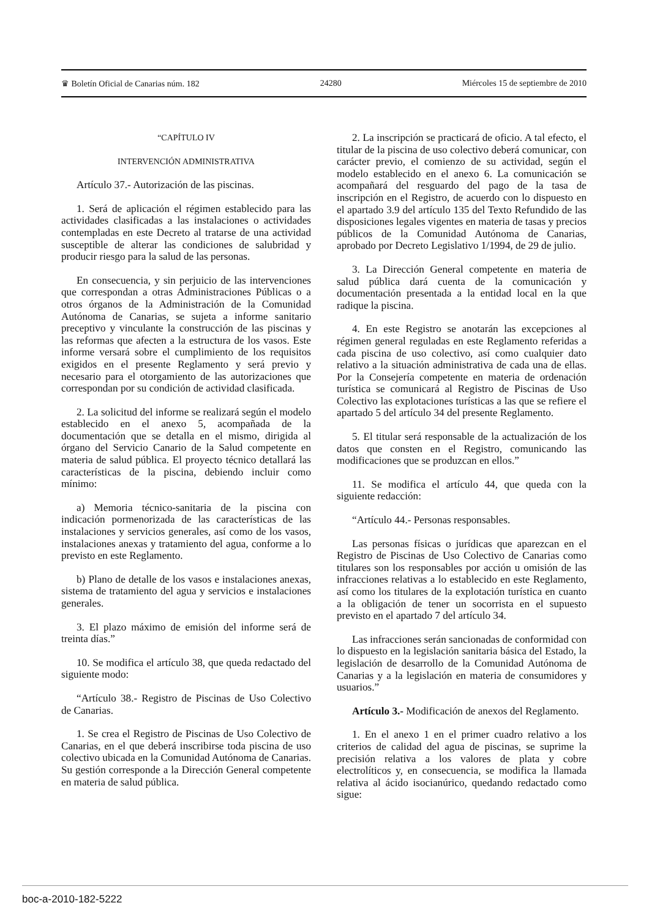♛ Boletín Oficial de Canarias núm. 182 24280 Miércoles 15 de septiembre de 2010
“CAPÍTULO IV
INTERVENCIÓN ADMINISTRATIVA
Artículo 37.- Autorización de las piscinas.
1. Será de aplicación el régimen establecido para las actividades clasificadas a las instalaciones o actividades contempladas en este Decreto al tratarse de una actividad susceptible de alterar las condiciones de salubridad y producir riesgo para la salud de las personas.
En consecuencia, y sin perjuicio de las intervenciones que correspondan a otras Administraciones Públicas o a otros órganos de la Administración de la Comunidad Autónoma de Canarias, se sujeta a informe sanitario preceptivo y vinculante la construcción de las piscinas y las reformas que afecten a la estructura de los vasos. Este informe versará sobre el cumplimiento de los requisitos exigidos en el presente Reglamento y será previo y necesario para el otorgamiento de las autorizaciones que correspondan por su condición de actividad clasificada.
2. La solicitud del informe se realizará según el modelo establecido en el anexo 5, acompañada de la documentación que se detalla en el mismo, dirigida al órgano del Servicio Canario de la Salud competente en materia de salud pública. El proyecto técnico detallará las características de la piscina, debiendo incluir como mínimo:
a) Memoria técnico-sanitaria de la piscina con indicación pormenorizada de las características de las instalaciones y servicios generales, así como de los vasos, instalaciones anexas y tratamiento del agua, conforme a lo previsto en este Reglamento.
b) Plano de detalle de los vasos e instalaciones anexas, sistema de tratamiento del agua y servicios e instalaciones generales.
3. El plazo máximo de emisión del informe será de treinta días.”
10. Se modifica el artículo 38, que queda redactado del siguiente modo:
“Artículo 38.- Registro de Piscinas de Uso Colectivo de Canarias.
1. Se crea el Registro de Piscinas de Uso Colectivo de Canarias, en el que deberá inscribirse toda piscina de uso colectivo ubicada en la Comunidad Autónoma de Canarias. Su gestión corresponde a la Dirección General competente en materia de salud pública.
2. La inscripción se practicará de oficio. A tal efecto, el titular de la piscina de uso colectivo deberá comunicar, con carácter previo, el comienzo de su actividad, según el modelo establecido en el anexo 6. La comunicación se acompañará del resguardo del pago de la tasa de inscripción en el Registro, de acuerdo con lo dispuesto en el apartado 3.9 del artículo 135 del Texto Refundido de las disposiciones legales vigentes en materia de tasas y precios públicos de la Comunidad Autónoma de Canarias, aprobado por Decreto Legislativo 1/1994, de 29 de julio.
3. La Dirección General competente en materia de salud pública dará cuenta de la comunicación y documentación presentada a la entidad local en la que radique la piscina.
4. En este Registro se anotarán las excepciones al régimen general reguladas en este Reglamento referidas a cada piscina de uso colectivo, así como cualquier dato relativo a la situación administrativa de cada una de ellas. Por la Consejería competente en materia de ordenación turística se comunicará al Registro de Piscinas de Uso Colectivo las explotaciones turísticas a las que se refiere el apartado 5 del artículo 34 del presente Reglamento.
5. El titular será responsable de la actualización de los datos que consten en el Registro, comunicando las modificaciones que se produzcan en ellos.”
11. Se modifica el artículo 44, que queda con la siguiente redacción:
“Artículo 44.- Personas responsables.
Las personas físicas o jurídicas que aparezcan en el Registro de Piscinas de Uso Colectivo de Canarias como titulares son los responsables por acción u omisión de las infracciones relativas a lo establecido en este Reglamento, así como los titulares de la explotación turística en cuanto a la obligación de tener un socorrista en el supuesto previsto en el apartado 7 del artículo 34.
Las infracciones serán sancionadas de conformidad con lo dispuesto en la legislación sanitaria básica del Estado, la legislación de desarrollo de la Comunidad Autónoma de Canarias y a la legislación en materia de consumidores y usuarios.”
Artículo 3.- Modificación de anexos del Reglamento.
1. En el anexo 1 en el primer cuadro relativo a los criterios de calidad del agua de piscinas, se suprime la precisión relativa a los valores de plata y cobre electrolíticos y, en consecuencia, se modifica la llamada relativa al ácido isocianúrico, quedando redactado como sigue:
boc-a-2010-182-5222